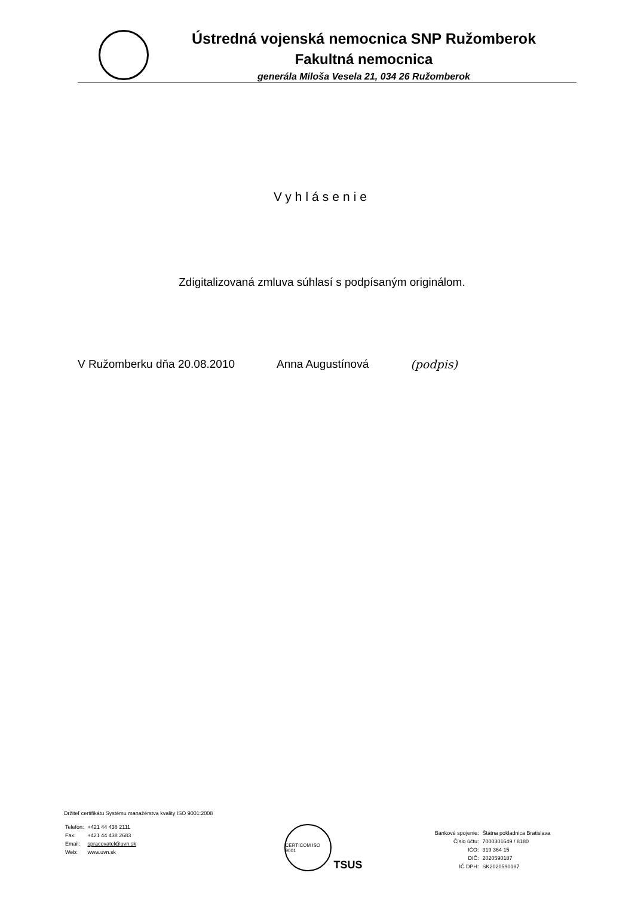Ústredná vojenská nemocnica SNP Ružomberok
Fakultná nemocnica
generála Miloša Vesela 21, 034 26 Ružomberok
Vyhlásenie
Zdigitalizovaná zmluva súhlasí s podpísaným originálom.
V Ružomberku dňa 20.08.2010 Anna Augustínová (podpis)
Držiteľ certifikátu Systému manažérstva kvality ISO 9001:2008
| Telefón: | +421 44 438 2111 |
| Fax: | +421 44 438 2683 |
| Email: | spracovatel@uvn.sk |
| Web: | www.uvn.sk |
CERTICOM ISO 9001
TSUS
| Bankové spojenie: | Štátna pokladnica Bratislava |
| Číslo účtu: | 7000301649 / 8180 |
| IČO: | 319 364 15 |
| DIČ: | 2020590187 |
| IČ DPH: | SK2020590187 |